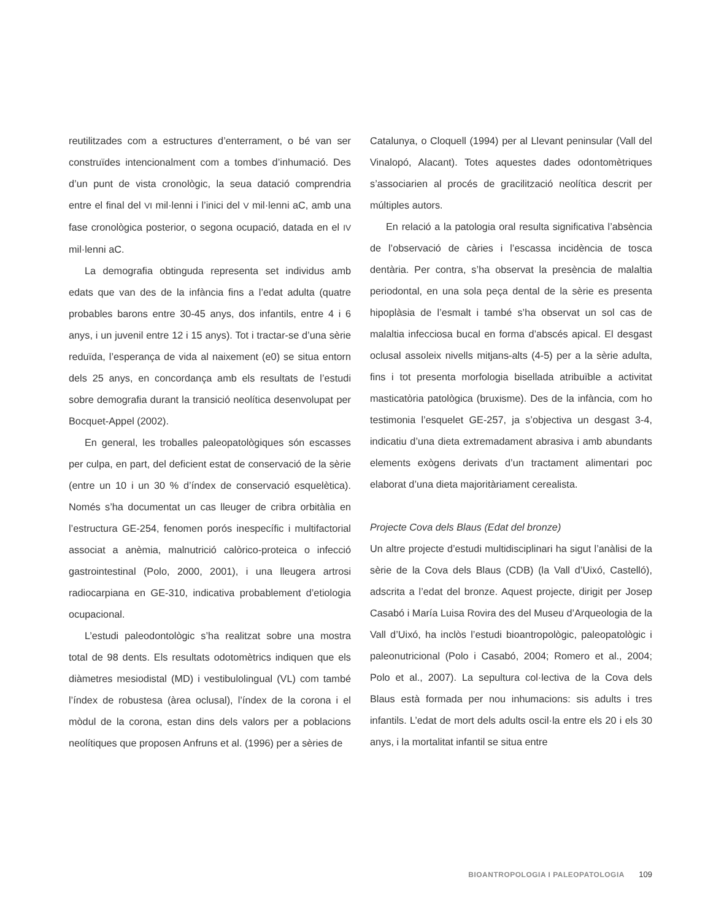reutilitzades com a estructures d’enterrament, o bé van ser construïdes intencionalment com a tombes d’inhumació. Des d’un punt de vista cronològic, la seua datació comprendria entre el final del VI mil·lenni i l’inici del V mil·lenni aC, amb una fase cronològica posterior, o segona ocupació, datada en el IV mil·lenni aC.
La demografia obtinguda representa set individus amb edats que van des de la infància fins a l’edat adulta (quatre probables barons entre 30-45 anys, dos infantils, entre 4 i 6 anys, i un juvenil entre 12 i 15 anys). Tot i tractar-se d’una sèrie reduïda, l’esperança de vida al naixement (e0) se situa entorn dels 25 anys, en concordança amb els resultats de l’estudi sobre demografia durant la transició neolítica desenvolupat per Bocquet-Appel (2002).
En general, les troballes paleopatològiques són escasses per culpa, en part, del deficient estat de conservació de la sèrie (entre un 10 i un 30 % d’índex de conservació esquelètica). Només s’ha documentat un cas lleuger de cribra orbitàlia en l’estructura GE-254, fenomen porós inespecífic i multifactorial associat a anèmia, malnutrició calòrico-proteica o infecció gastrointestinal (Polo, 2000, 2001), i una lleugera artrosi radiocarpiana en GE-310, indicativa probablement d’etiologia ocupacional.
L’estudi paleodontològic s’ha realitzat sobre una mostra total de 98 dents. Els resultats odotomètrics indiquen que els diàmetres mesiodistal (MD) i vestibulolingual (VL) com també l’índex de robustesa (àrea oclusal), l’índex de la corona i el mòdul de la corona, estan dins dels valors per a poblacions neolítiques que proposen Anfruns et al. (1996) per a sèries de
Catalunya, o Cloquell (1994) per al Llevant peninsular (Vall del Vinalopó, Alacant). Totes aquestes dades odontomètriques s’associarien al procés de gracilització neolítica descrit per múltiples autors.
En relació a la patologia oral resulta significativa l’absència de l’observació de càries i l’escassa incidència de tosca dentària. Per contra, s’ha observat la presència de malaltia periodontal, en una sola peça dental de la sèrie es presenta hipoplàsia de l’esmalt i també s’ha observat un sol cas de malaltia infecciosa bucal en forma d’abscés apical. El desgast oclusal assoleix nivells mitjans-alts (4-5) per a la sèrie adulta, fins i tot presenta morfologia bisellada atribuïble a activitat masticatòria patològica (bruxisme). Des de la infància, com ho testimonia l’esquelet GE-257, ja s’objectiva un desgast 3-4, indicatiu d’una dieta extremadament abrasiva i amb abundants elements exògens derivats d’un tractament alimentari poc elaborat d’una dieta majoritàriament cerealista.
Projecte Cova dels Blaus (Edat del bronze)
Un altre projecte d’estudi multidisciplinari ha sigut l’anàlisi de la sèrie de la Cova dels Blaus (CDB) (la Vall d’Uixó, Castelló), adscrita a l’edat del bronze. Aquest projecte, dirigit per Josep Casabó i María Luisa Rovira des del Museu d’Arqueologia de la Vall d’Uixó, ha inclòs l’estudi bioantropològic, paleopatològic i paleonutricional (Polo i Casabó, 2004; Romero et al., 2004; Polo et al., 2007). La sepultura col·lectiva de la Cova dels Blaus està formada per nou inhumacions: sis adults i tres infantils. L’edat de mort dels adults oscil·la entre els 20 i els 30 anys, i la mortalitat infantil se situa entre
BIOANTROPOLOGIA I PALEOPATOLOGIA 109